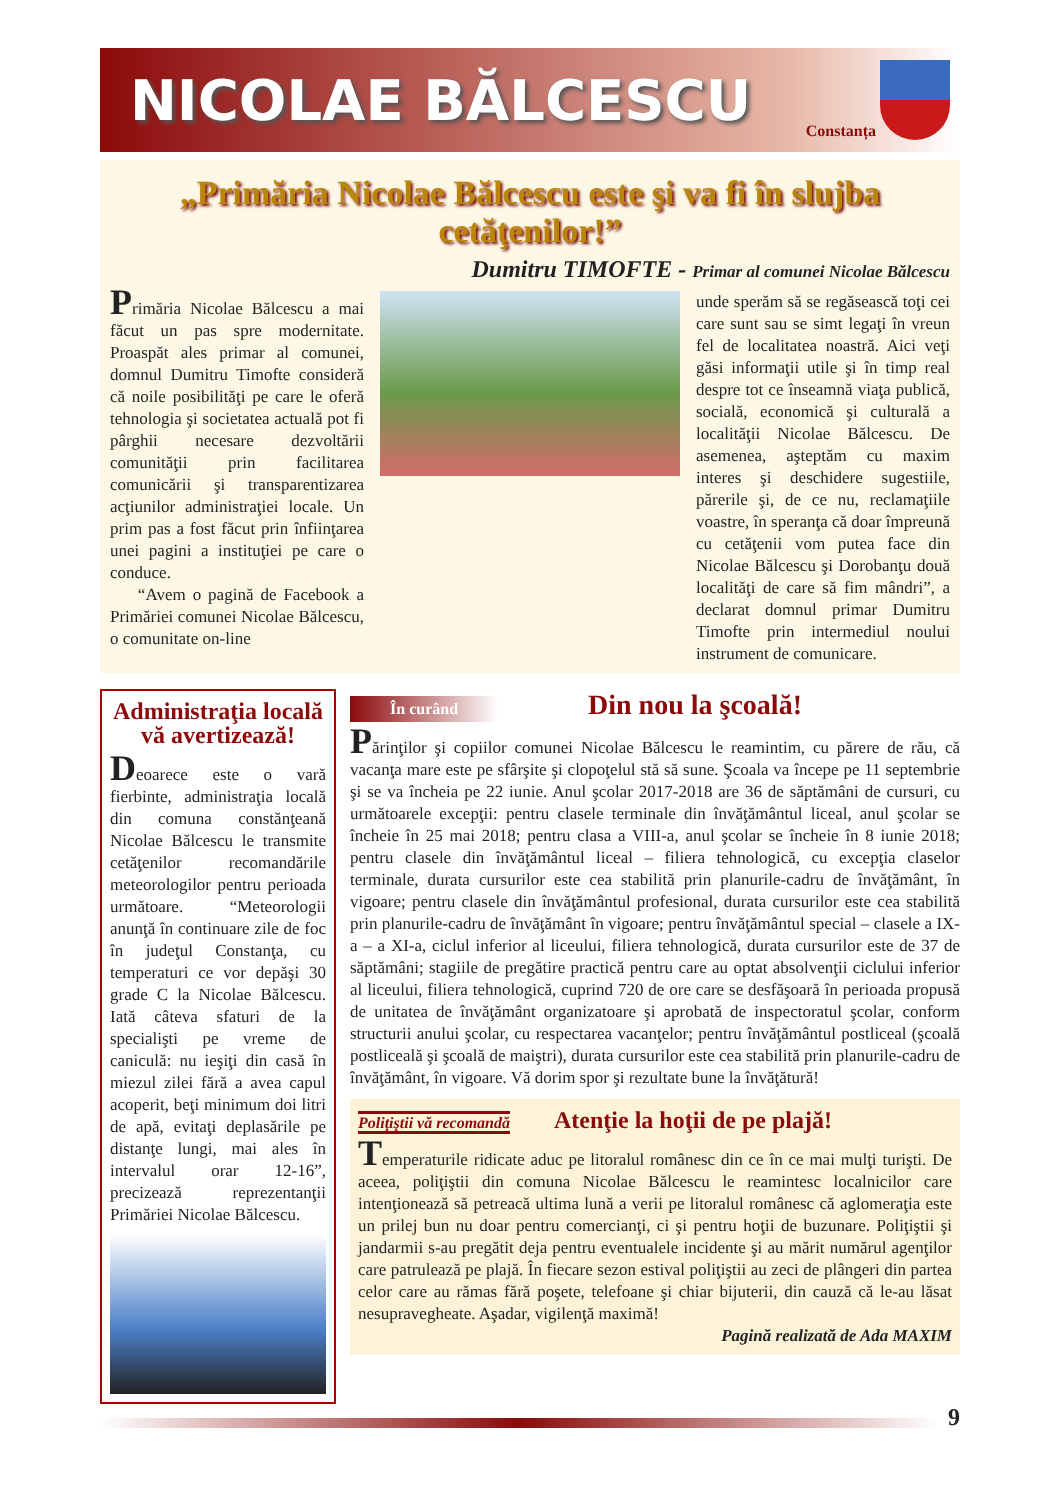NICOLAE BĂLCESCU
Constanța
„Primăria Nicolae Bălcescu este şi va fi în slujba cetăţenilor!”
Dumitru TIMOFTE - Primar al comunei Nicolae Bălcescu
Primăria Nicolae Bălcescu a mai făcut un pas spre modernitate. Proaspăt ales primar al comunei, domnul Dumitru Timofte consideră că noile posibilităţi pe care le oferă tehnologia şi societatea actuală pot fi pârghii necesare dezvoltării comunităţii prin facilitarea comunicării şi transparentizarea acţiunilor administraţiei locale. Un prim pas a fost făcut prin înfiinţarea unei pagini a instituţiei pe care o conduce.
“Avem o pagină de Facebook a Primăriei comunei Nicolae Bălcescu, o comunitate on-line
unde sperăm să se regăsească toţi cei care sunt sau se simt legaţi în vreun fel de localitatea noastră. Aici veţi găsi informaţii utile şi în timp real despre tot ce înseamnă viaţa publică, socială, economică şi culturală a localităţii Nicolae Bălcescu. De asemenea, aşteptăm cu maxim interes şi deschidere sugestiile, părerile şi, de ce nu, reclamaţiile voastre, în speranţa că doar împreună cu cetăţenii vom putea face din Nicolae Bălcescu şi Dorobanţu două localităţi de care să fim mândri”, a declarat domnul primar Dumitru Timofte prin intermediul noului instrument de comunicare.
Administraţia locală vă avertizează!
Deoarece este o vară fierbinte, administraţia locală din comuna constănţeană Nicolae Bălcescu le transmite cetăţenilor recomandările meteorologilor pentru perioada următoare. “Meteorologii anunţă în continuare zile de foc în judeţul Constanţa, cu temperaturi ce vor depăşi 30 grade C la Nicolae Bălcescu. Iată câteva sfaturi de la specialişti pe vreme de caniculă: nu ieşiţi din casă în miezul zilei fără a avea capul acoperit, beţi minimum doi litri de apă, evitaţi deplasările pe distanţe lungi, mai ales în intervalul orar 12-16”, precizează reprezentanţii Primăriei Nicolae Bălcescu.
În curând Din nou la şcoală!
Părinţilor şi copiilor comunei Nicolae Bălcescu le reamintim, cu părere de rău, că vacanţa mare este pe sfârşite şi clopoţelul stă să sune. Şcoala va începe pe 11 septembrie şi se va încheia pe 22 iunie. Anul şcolar 2017-2018 are 36 de săptămâni de cursuri, cu următoarele excepţii: pentru clasele terminale din învăţământul liceal, anul şcolar se încheie în 25 mai 2018; pentru clasa a VIII-a, anul şcolar se încheie în 8 iunie 2018; pentru clasele din învăţământul liceal – filiera tehnologică, cu excepţia claselor terminale, durata cursurilor este cea stabilită prin planurile-cadru de învăţământ, în vigoare; pentru clasele din învăţământul profesional, durata cursurilor este cea stabilită prin planurile-cadru de învăţământ în vigoare; pentru învăţământul special – clasele a IX-a – a XI-a, ciclul inferior al liceului, filiera tehnologică, durata cursurilor este de 37 de săptămâni; stagiile de pregătire practică pentru care au optat absolvenţii ciclului inferior al liceului, filiera tehnologică, cuprind 720 de ore care se desfăşoară în perioada propusă de unitatea de învăţământ organizatoare şi aprobată de inspectoratul şcolar, conform structurii anului şcolar, cu respectarea vacanţelor; pentru învăţământul postliceal (şcoală postliceală şi şcoală de maiştri), durata cursurilor este cea stabilită prin planurile-cadru de învăţământ, în vigoare. Vă dorim spor şi rezultate bune la învăţătură!
Poliţiştii vă recomandă Atenţie la hoţii de pe plajă!
Temperaturile ridicate aduc pe litoralul românesc din ce în ce mai mulţi turişti. De aceea, poliţiştii din comuna Nicolae Bălcescu le reamintesc localnicilor care intenţionează să petreacă ultima lună a verii pe litoralul românesc că aglomeraţia este un prilej bun nu doar pentru comercianţi, ci şi pentru hoţii de buzunare. Poliţiştii şi jandarmii s-au pregătit deja pentru eventualele incidente şi au mărit numărul agenţilor care patrulează pe plajă. În fiecare sezon estival poliţiştii au zeci de plângeri din partea celor care au rămas fără poşete, telefoane şi chiar bijuterii, din cauză că le-au lăsat nesupravegheate. Aşadar, vigilenţă maximă!
Pagină realizată de Ada MAXIM
9